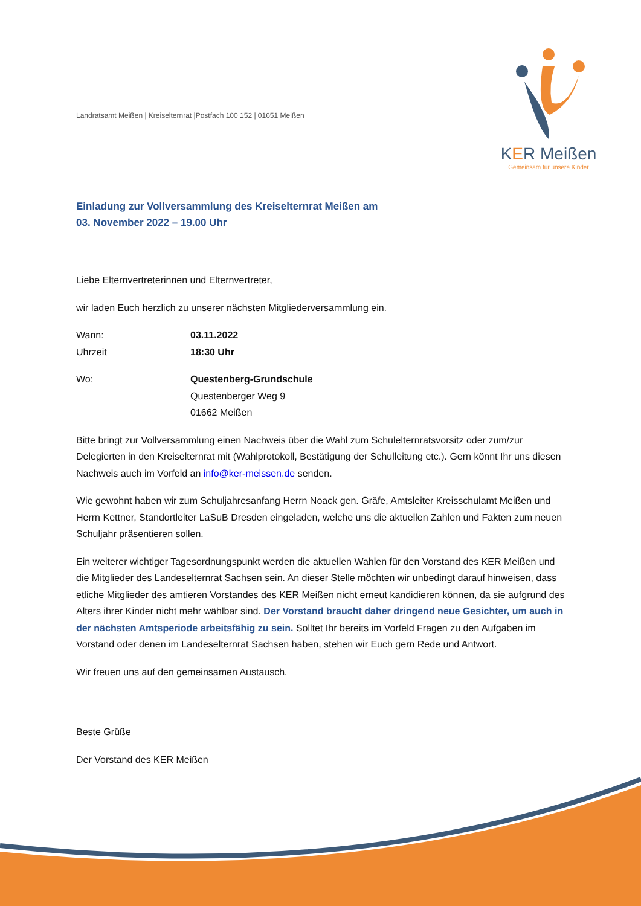KER Meißen
Gemeinsam für unsere Kinder
Landratsamt Meißen | Kreiselternrat |Postfach 100 152 | 01651 Meißen
Einladung zur Vollversammlung des Kreiselternrat Meißen am
03. November 2022 – 19.00 Uhr
Liebe Elternvertreterinnen und Elternvertreter,
wir laden Euch herzlich zu unserer nächsten Mitgliederversammlung ein.
Wann: 03.11.2022
Uhrzeit 18:30 Uhr
Wo: Questenberg-Grundschule
Questenberger Weg 9
01662 Meißen
Bitte bringt zur Vollversammlung einen Nachweis über die Wahl zum Schulelternratsvorsitz oder zum/zur Delegierten in den Kreiselternrat mit (Wahlprotokoll, Bestätigung der Schulleitung etc.). Gern könnt Ihr uns diesen Nachweis auch im Vorfeld an info@ker-meissen.de senden.
Wie gewohnt haben wir zum Schuljahresanfang Herrn Noack gen. Gräfe, Amtsleiter Kreisschulamt Meißen und Herrn Kettner, Standortleiter LaSuB Dresden eingeladen, welche uns die aktuellen Zahlen und Fakten zum neuen Schuljahr präsentieren sollen.
Ein weiterer wichtiger Tagesordnungspunkt werden die aktuellen Wahlen für den Vorstand des KER Meißen und die Mitglieder des Landeselternrat Sachsen sein. An dieser Stelle möchten wir unbedingt darauf hinweisen, dass etliche Mitglieder des amtieren Vorstandes des KER Meißen nicht erneut kandidieren können, da sie aufgrund des Alters ihrer Kinder nicht mehr wählbar sind. Der Vorstand braucht daher dringend neue Gesichter, um auch in der nächsten Amtsperiode arbeitsfähig zu sein. Solltet Ihr bereits im Vorfeld Fragen zu den Aufgaben im Vorstand oder denen im Landeselternrat Sachsen haben, stehen wir Euch gern Rede und Antwort.
Wir freuen uns auf den gemeinsamen Austausch.
Beste Grüße
Der Vorstand des KER Meißen